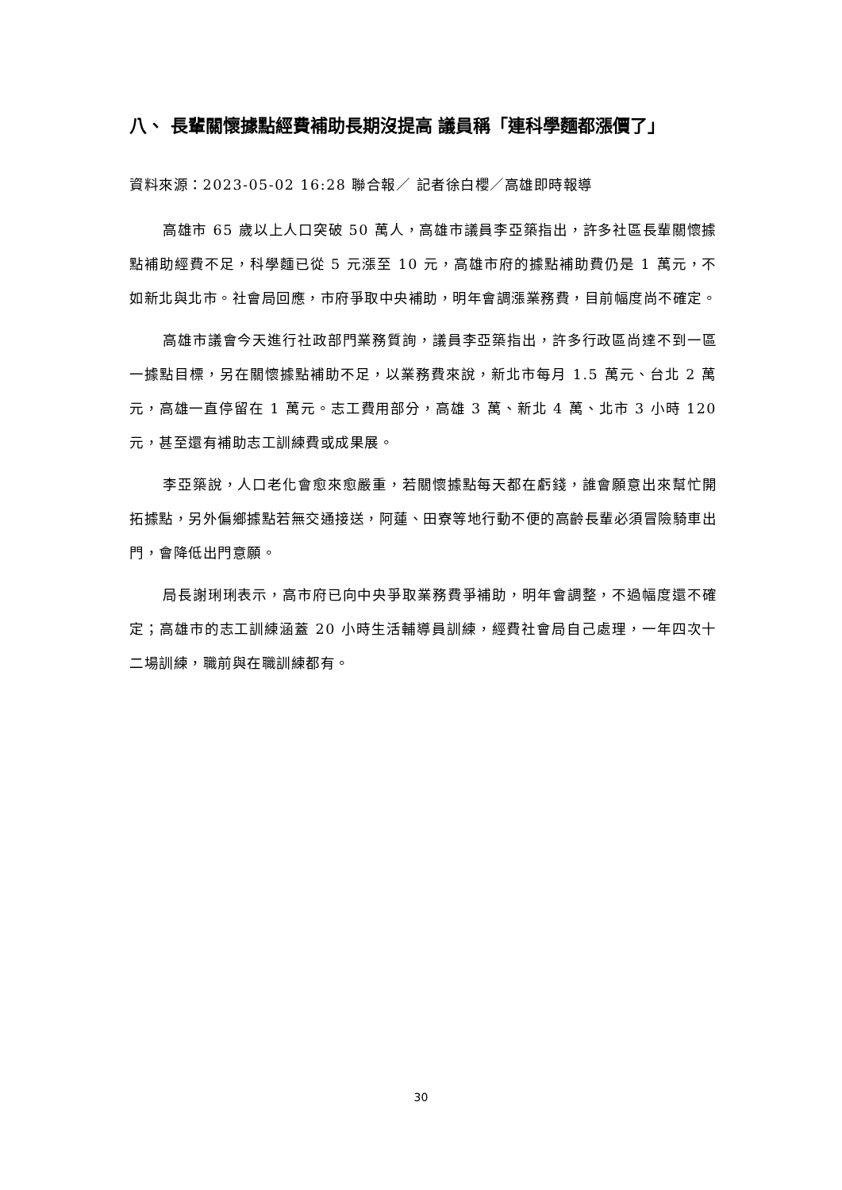八、 長輩關懷據點經費補助長期沒提高 議員稱「連科學麵都漲價了」
資料來源：2023-05-02 16:28 聯合報／ 記者徐白櫻／高雄即時報導
高雄市 65 歲以上人口突破 50 萬人，高雄市議員李亞築指出，許多社區長輩關懷據點補助經費不足，科學麵已從 5 元漲至 10 元，高雄市府的據點補助費仍是 1 萬元，不如新北與北市。社會局回應，市府爭取中央補助，明年會調漲業務費，目前幅度尚不確定。
高雄市議會今天進行社政部門業務質詢，議員李亞築指出，許多行政區尚達不到一區一據點目標，另在關懷據點補助不足，以業務費來說，新北市每月 1.5 萬元、台北 2 萬元，高雄一直停留在 1 萬元。志工費用部分，高雄 3 萬、新北 4 萬、北市 3 小時 120 元，甚至還有補助志工訓練費或成果展。
李亞築說，人口老化會愈來愈嚴重，若關懷據點每天都在虧錢，誰會願意出來幫忙開拓據點，另外偏鄉據點若無交通接送，阿蓮、田寮等地行動不便的高齡長輩必須冒險騎車出門，會降低出門意願。
局長謝琍琍表示，高市府已向中央爭取業務費爭補助，明年會調整，不過幅度還不確定；高雄市的志工訓練涵蓋 20 小時生活輔導員訓練，經費社會局自己處理，一年四次十二場訓練，職前與在職訓練都有。
30